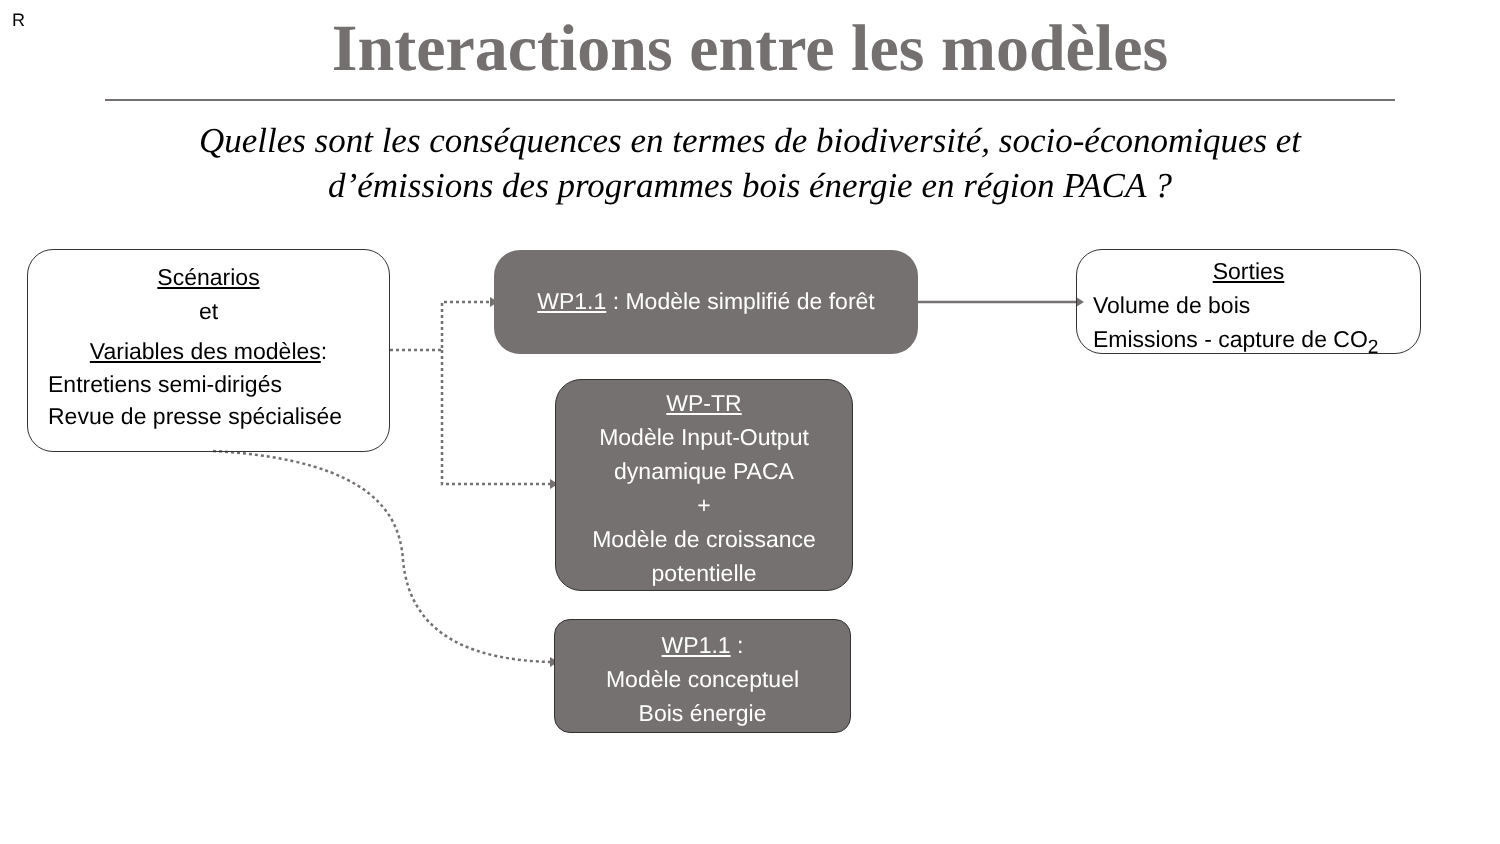R
Interactions entre les modèles
Quelles sont les conséquences en termes de biodiversité, socio-économiques et
d’émissions des programmes bois énergie en région PACA ?
Scénarios
et
Variables des modèles:
Entretiens semi-dirigés
Revue de presse spécialisée
WP1.1 : Modèle simplifié de forêt
Sorties
Volume de bois
Emissions - capture de CO<sub>2</sub>
WP-TR
Modèle Input-Output dynamique PACA
+
Modèle de croissance potentielle
WP1.1 :
Modèle conceptuel
Bois énergie